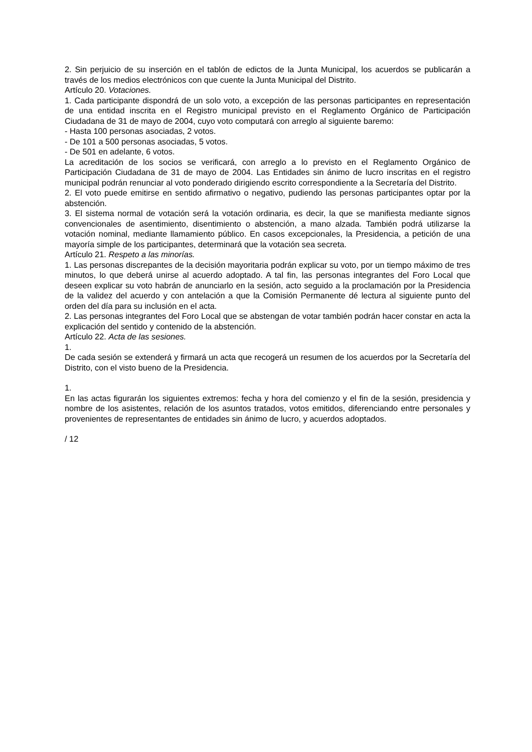2. Sin perjuicio de su inserción en el tablón de edictos de la Junta Municipal, los acuerdos se publicarán a través de los medios electrónicos con que cuente la Junta Municipal del Distrito.
Artículo 20. Votaciones.
1. Cada participante dispondrá de un solo voto, a excepción de las personas participantes en representación de una entidad inscrita en el Registro municipal previsto en el Reglamento Orgánico de Participación Ciudadana de 31 de mayo de 2004, cuyo voto computará con arreglo al siguiente baremo:
- Hasta 100 personas asociadas, 2 votos.
- De 101 a 500 personas asociadas, 5 votos.
- De 501 en adelante, 6 votos.
La acreditación de los socios se verificará, con arreglo a lo previsto en el Reglamento Orgánico de Participación Ciudadana de 31 de mayo de 2004. Las Entidades sin ánimo de lucro inscritas en el registro municipal podrán renunciar al voto ponderado dirigiendo escrito correspondiente a la Secretaría del Distrito.
2. El voto puede emitirse en sentido afirmativo o negativo, pudiendo las personas participantes optar por la abstención.
3. El sistema normal de votación será la votación ordinaria, es decir, la que se manifiesta mediante signos convencionales de asentimiento, disentimiento o abstención, a mano alzada. También podrá utilizarse la votación nominal, mediante llamamiento público. En casos excepcionales, la Presidencia, a petición de una mayoría simple de los participantes, determinará que la votación sea secreta.
Artículo 21. Respeto a las minorías.
1. Las personas discrepantes de la decisión mayoritaria podrán explicar su voto, por un tiempo máximo de tres minutos, lo que deberá unirse al acuerdo adoptado. A tal fin, las personas integrantes del Foro Local que deseen explicar su voto habrán de anunciarlo en la sesión, acto seguido a la proclamación por la Presidencia de la validez del acuerdo y con antelación a que la Comisión Permanente dé lectura al siguiente punto del orden del día para su inclusión en el acta.
2. Las personas integrantes del Foro Local que se abstengan de votar también podrán hacer constar en acta la explicación del sentido y contenido de la abstención.
Artículo 22. Acta de las sesiones.
1.
De cada sesión se extenderá y firmará un acta que recogerá un resumen de los acuerdos por la Secretaría del Distrito, con el visto bueno de la Presidencia.
1.
En las actas figurarán los siguientes extremos: fecha y hora del comienzo y el fin de la sesión, presidencia y nombre de los asistentes, relación de los asuntos tratados, votos emitidos, diferenciando entre personales y provenientes de representantes de entidades sin ánimo de lucro, y acuerdos adoptados.
/ 12